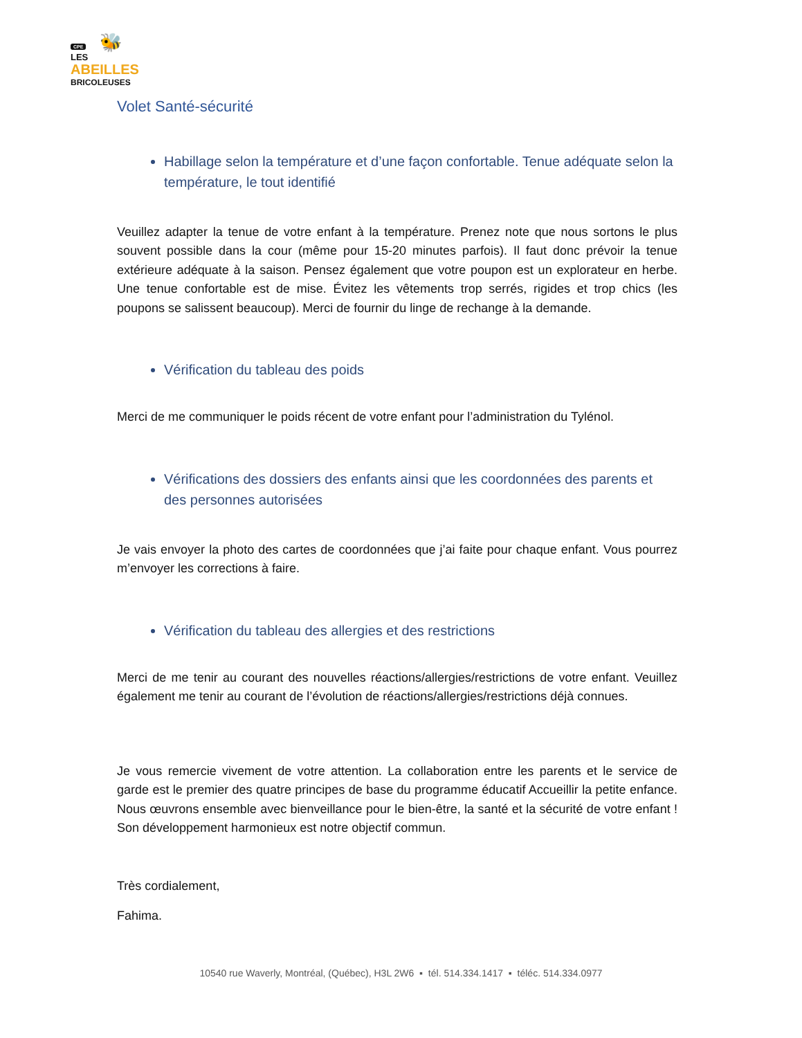CPE 🐝
LES
ABEILLES
BRICOLEUSES
Volet Santé-sécurité
Habillage selon la température et d’une façon confortable. Tenue adéquate selon la température, le tout identifié
Veuillez adapter la tenue de votre enfant à la température. Prenez note que nous sortons le plus souvent possible dans la cour (même pour 15-20 minutes parfois). Il faut donc prévoir la tenue extérieure adéquate à la saison. Pensez également que votre poupon est un explorateur en herbe. Une tenue confortable est de mise. Évitez les vêtements trop serrés, rigides et trop chics (les poupons se salissent beaucoup). Merci de fournir du linge de rechange à la demande.
Vérification du tableau des poids
Merci de me communiquer le poids récent de votre enfant pour l’administration du Tylénol.
Vérifications des dossiers des enfants ainsi que les coordonnées des parents et des personnes autorisées
Je vais envoyer la photo des cartes de coordonnées que j’ai faite pour chaque enfant. Vous pourrez m’envoyer les corrections à faire.
Vérification du tableau des allergies et des restrictions
Merci de me tenir au courant des nouvelles réactions/allergies/restrictions de votre enfant. Veuillez également me tenir au courant de l’évolution de réactions/allergies/restrictions déjà connues.
Je vous remercie vivement de votre attention. La collaboration entre les parents et le service de garde est le premier des quatre principes de base du programme éducatif Accueillir la petite enfance. Nous œuvrons ensemble avec bienveillance pour le bien-être, la santé et la sécurité de votre enfant ! Son développement harmonieux est notre objectif commun.
Très cordialement,
Fahima.
10540 rue Waverly, Montréal, (Québec), H3L 2W6 ▪ tél. 514.334.1417 ▪ téléc. 514.334.0977